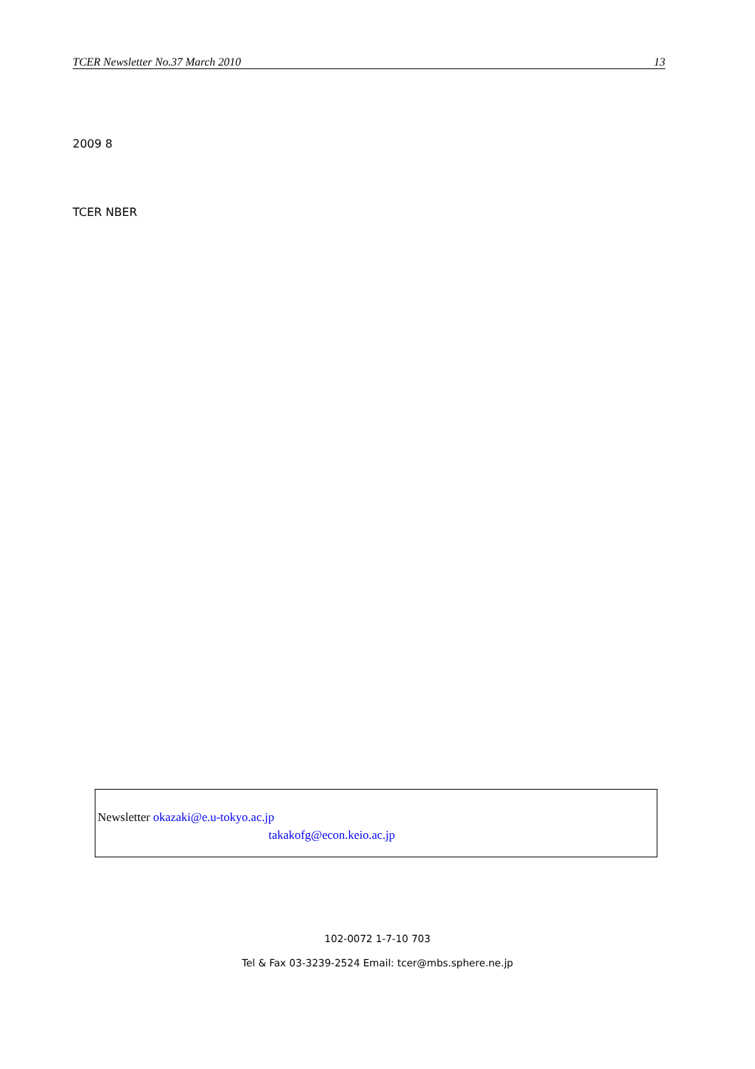TCER Newsletter No.37 March 2010 13
2009 8
TCER NBER
Newsletter okazaki@e.u-tokyo.ac.jp
takakofg@econ.keio.ac.jp
102-0072 1-7-10 703
Tel & Fax 03-3239-2524 Email: tcer@mbs.sphere.ne.jp